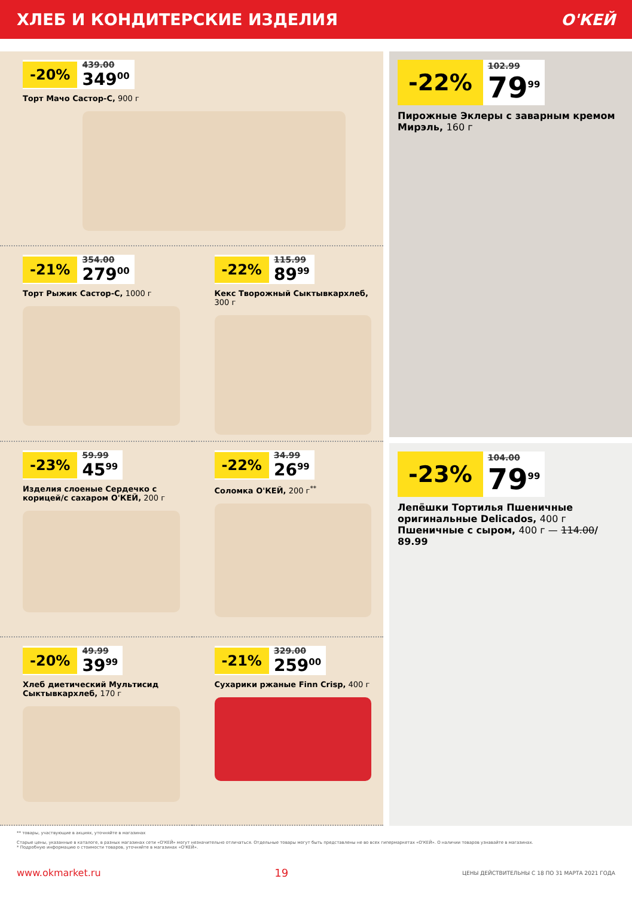ХЛЕБ И КОНДИТЕРСКИЕ ИЗДЕЛИЯ О'КЕЙ
-20%
439.00
349<sup>00</sup>
Торт Мачо Састор-С, 900 г
-21%
354.00
279<sup>00</sup>
Торт Рыжик Састор-С, 1000 г
-22%
115.99
89<sup>99</sup>
Кекс Творожный Сыктывкархлеб, 300 г
-23%
59.99
45<sup>99</sup>
Изделия слоеные Сердечко с корицей/с сахаром О'КЕЙ, 200 г
-22%
34.99
26<sup>99</sup>
Соломка О'КЕЙ, 200 г<sup>**</sup>
-20%
49.99
39<sup>99</sup>
Хлеб диетический Мультисид Сыктывкархлеб, 170 г
-21%
329.00
259<sup>00</sup>
Сухарики ржаные Finn Crisp, 400 г
-22%
102.99
79<sup>99</sup>
Пирожные Эклеры с заварным кремом Мирэль, 160 г
-23%
104.00
79<sup>99</sup>
Лепёшки Тортилья Пшеничные оригинальные Delicados, 400 г Пшеничные с сыром, 400 г — 114.00/ 89.99
** товары, участвующие в акциях, уточняйте в магазинах
Старые цены, указанные в каталоге, в разных магазинах сети «О'КЕЙ» могут незначительно отличаться. Отдельные товары могут быть представлены не во всех гипермаркетах «О'КЕЙ». О наличии товаров узнавайте в магазинах.
* Подробную информацию о стоимости товаров, уточняйте в магазинах «О'КЕЙ».
www.okmarket.ru 19 ЦЕНЫ ДЕЙСТВИТЕЛЬНЫ С 18 ПО 31 МАРТА 2021 ГОДА